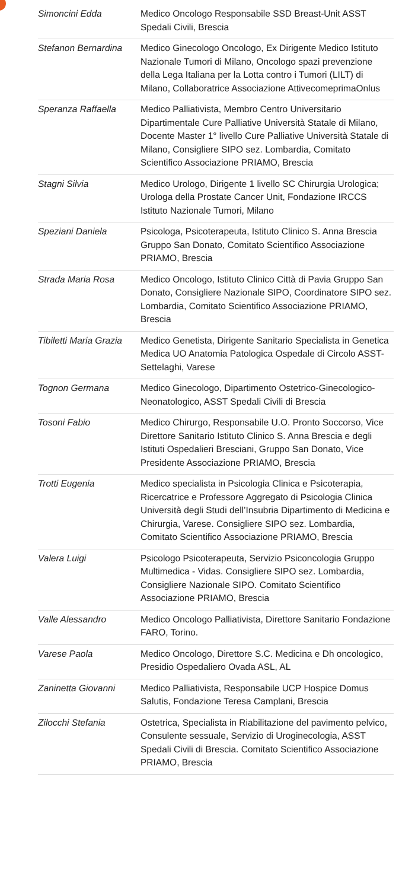| Simoncini Edda | Medico Oncologo Responsabile SSD Breast-Unit ASST Spedali Civili, Brescia |
| Stefanon Bernardina | Medico Ginecologo Oncologo, Ex Dirigente Medico Istituto Nazionale Tumori di Milano, Oncologo spazi prevenzione della Lega Italiana per la Lotta contro i Tumori (LILT) di Milano, Collaboratrice Associazione AttivecomeprimaOnlus |
| Speranza Raffaella | Medico Palliativista, Membro Centro Universitario Dipartimentale Cure Palliative Università Statale di Milano, Docente Master 1° livello Cure Palliative Università Statale di Milano, Consigliere SIPO sez. Lombardia, Comitato Scientifico Associazione PRIAMO, Brescia |
| Stagni Silvia | Medico Urologo, Dirigente 1 livello SC Chirurgia Urologica; Urologa della Prostate Cancer Unit, Fondazione IRCCS Istituto Nazionale Tumori, Milano |
| Speziani Daniela | Psicologa, Psicoterapeuta, Istituto Clinico S. Anna Brescia Gruppo San Donato, Comitato Scientifico Associazione PRIAMO, Brescia |
| Strada Maria Rosa | Medico Oncologo, Istituto Clinico Città di Pavia Gruppo San Donato, Consigliere Nazionale SIPO, Coordinatore SIPO sez. Lombardia, Comitato Scientifico Associazione PRIAMO, Brescia |
| Tibiletti Maria Grazia | Medico Genetista, Dirigente Sanitario Specialista in Genetica Medica UO Anatomia Patologica Ospedale di Circolo ASST-Settelaghi, Varese |
| Tognon Germana | Medico Ginecologo, Dipartimento Ostetrico-Ginecologico-Neonatologico, ASST Spedali Civili di Brescia |
| Tosoni Fabio | Medico Chirurgo, Responsabile U.O. Pronto Soccorso, Vice Direttore Sanitario Istituto Clinico S. Anna Brescia e degli Istituti Ospedalieri Bresciani, Gruppo San Donato, Vice Presidente Associazione PRIAMO, Brescia |
| Trotti Eugenia | Medico specialista in Psicologia Clinica e Psicoterapia, Ricercatrice e Professore Aggregato di Psicologia Clinica Università degli Studi dell’Insubria Dipartimento di Medicina e Chirurgia, Varese. Consigliere SIPO sez. Lombardia, Comitato Scientifico Associazione PRIAMO, Brescia |
| Valera Luigi | Psicologo Psicoterapeuta, Servizio Psiconcologia Gruppo Multimedica - Vidas. Consigliere SIPO sez. Lombardia, Consigliere Nazionale SIPO. Comitato Scientifico Associazione PRIAMO, Brescia |
| Valle Alessandro | Medico Oncologo Palliativista, Direttore Sanitario Fondazione FARO, Torino. |
| Varese Paola | Medico Oncologo, Direttore S.C. Medicina e Dh oncologico, Presidio Ospedaliero Ovada ASL, AL |
| Zaninetta Giovanni | Medico Palliativista, Responsabile UCP Hospice Domus Salutis, Fondazione Teresa Camplani, Brescia |
| Zilocchi Stefania | Ostetrica, Specialista in Riabilitazione del pavimento pelvico, Consulente sessuale, Servizio di Uroginecologia, ASST Spedali Civili di Brescia. Comitato Scientifico Associazione PRIAMO, Brescia |